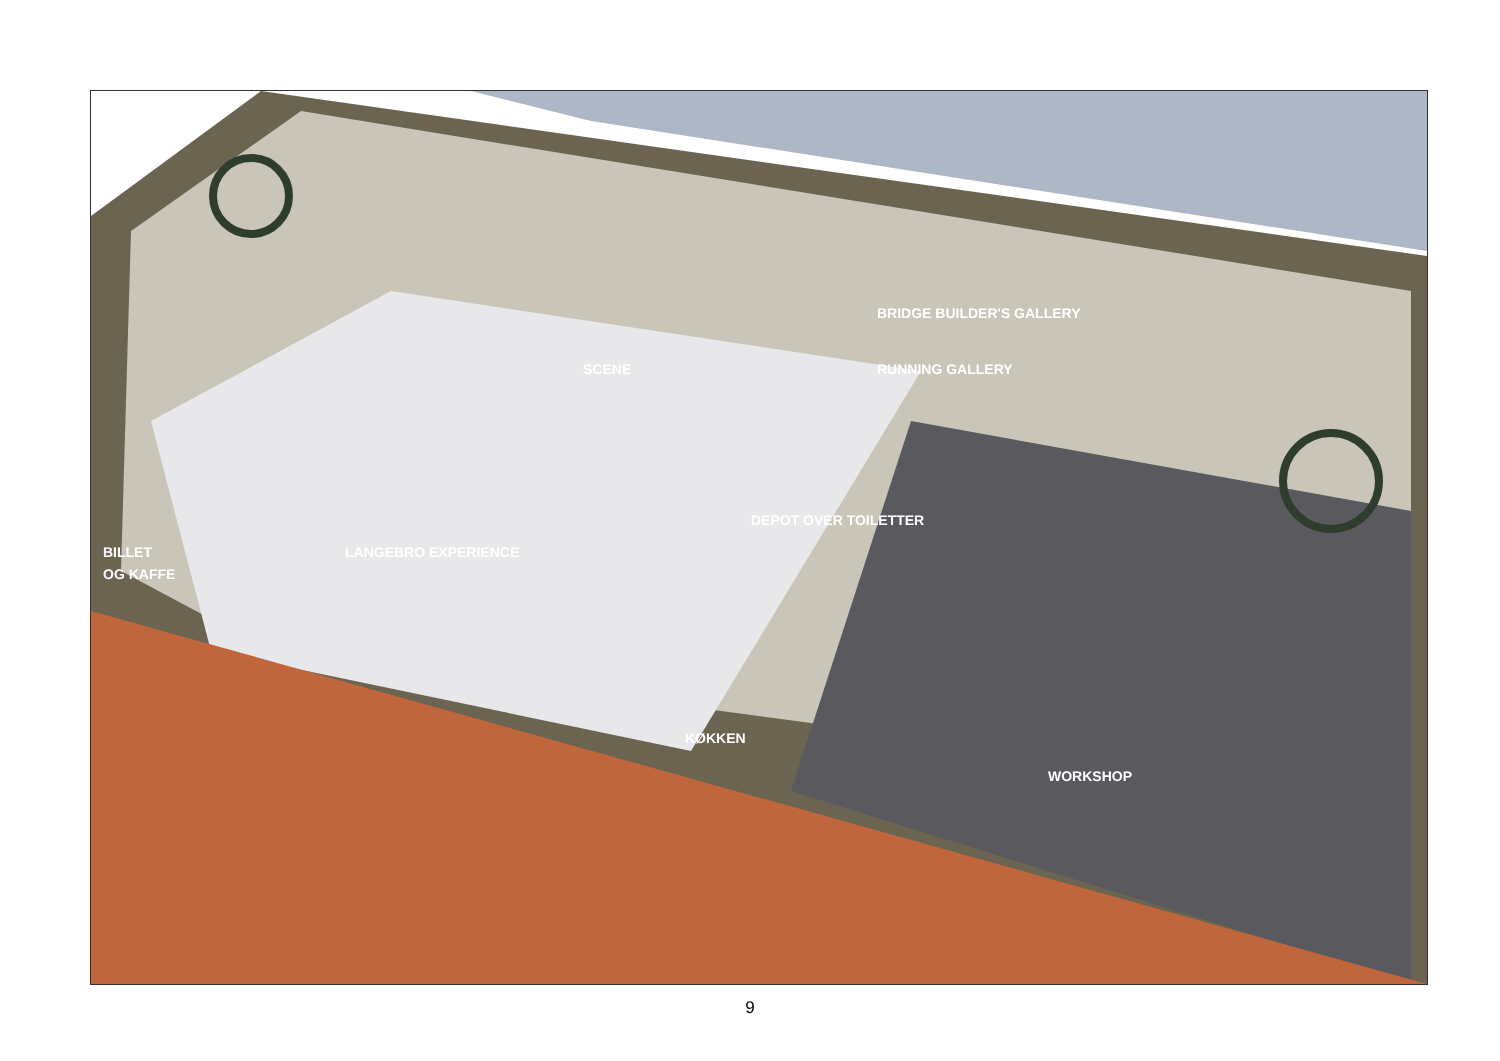BRIDGE BUILDER'S GALLERY
SCENE RUNNING GALLERY
DEPOT OVER TOILETTER
BILLET
OG KAFFE
LANGEBRO EXPERIENCE
KØKKEN
WORKSHOP
9